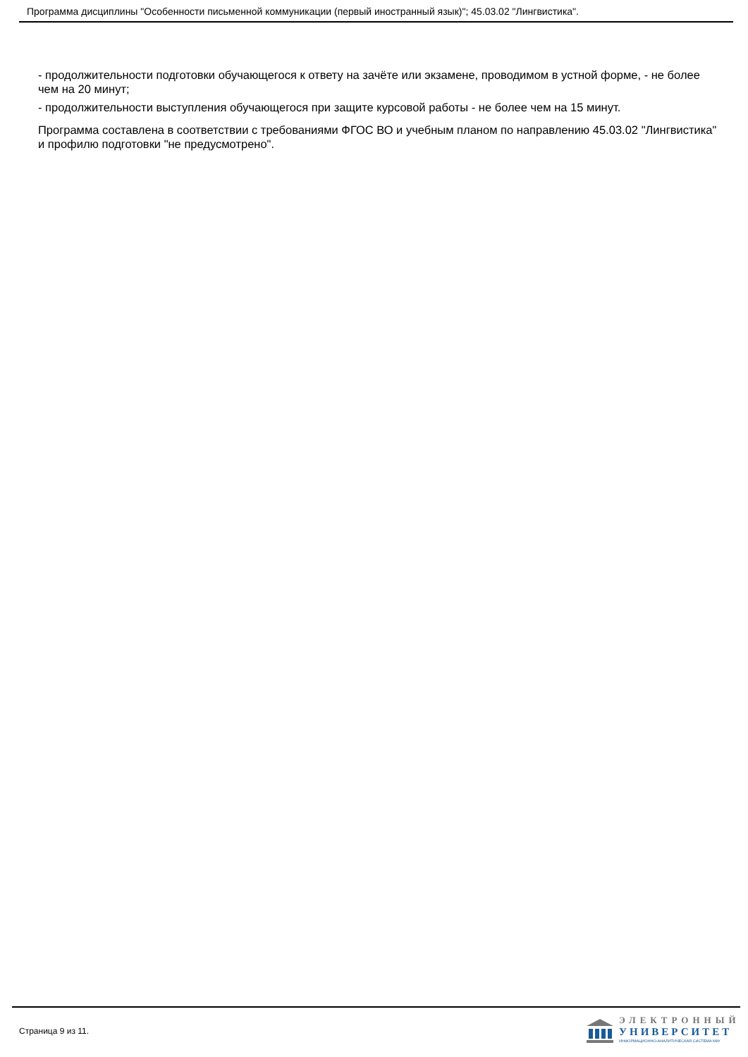Программа дисциплины "Особенности письменной коммуникации (первый иностранный язык)"; 45.03.02 "Лингвистика".
- продолжительности подготовки обучающегося к ответу на зачёте или экзамене, проводимом в устной форме, - не более чем на 20 минут;
- продолжительности выступления обучающегося при защите курсовой работы - не более чем на 15 минут.
Программа составлена в соответствии с требованиями ФГОС ВО и учебным планом по направлению 45.03.02 "Лингвистика" и профилю подготовки "не предусмотрено".
Страница 9 из 11.
ЭЛЕКТРОННЫЙ
УНИВЕРСИТЕТ
ИНФОРМАЦИОННО-АНАЛИТИЧЕСКАЯ СИСТЕМА КФУ